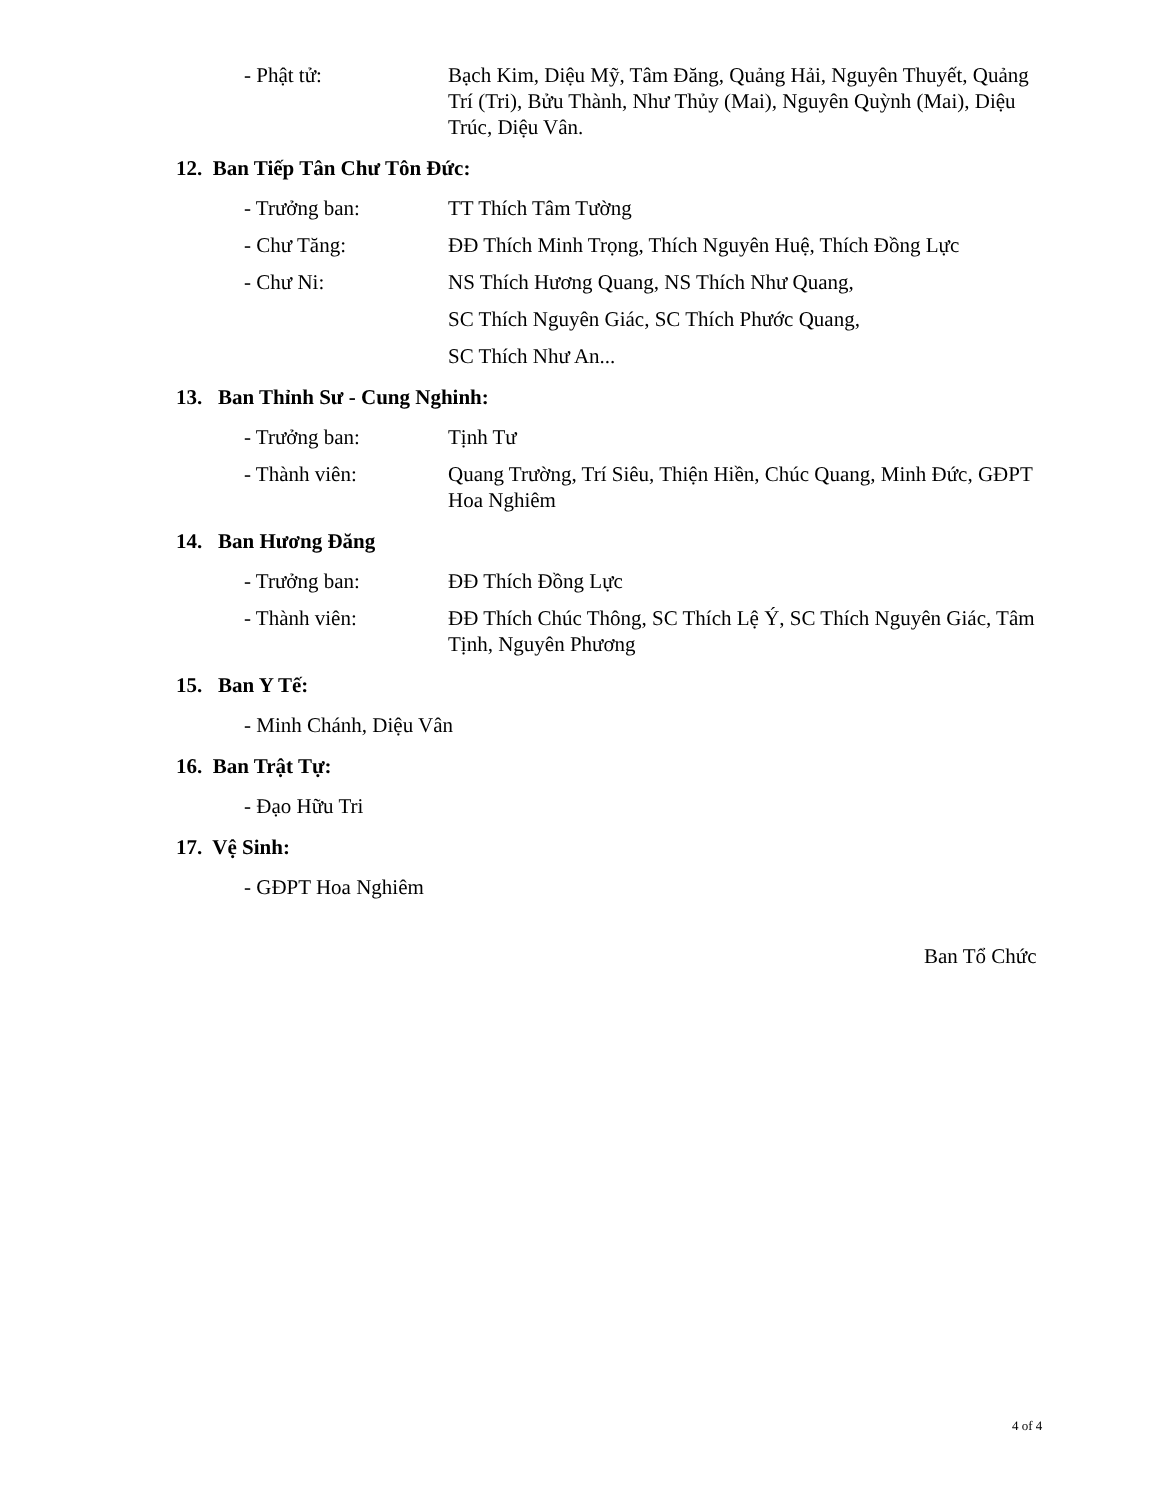- Phật tử: Bạch Kim, Diệu Mỹ, Tâm Đăng, Quảng Hải, Nguyên Thuyết, Quảng Trí (Tri), Bửu Thành, Như Thủy (Mai), Nguyên Quỳnh (Mai), Diệu Trúc, Diệu Vân.
12. Ban Tiếp Tân Chư Tôn Đức:
- Trưởng ban: TT Thích Tâm Tường
- Chư Tăng: ĐĐ Thích Minh Trọng, Thích Nguyên Huệ, Thích Đồng Lực
- Chư Ni: NS Thích Hương Quang, NS Thích Như Quang,
SC Thích Nguyên Giác, SC Thích Phước Quang,
SC Thích Như An...
13. Ban Thỉnh Sư - Cung Nghinh:
- Trưởng ban: Tịnh Tư
- Thành viên: Quang Trường, Trí Siêu, Thiện Hiền, Chúc Quang, Minh Đức, GĐPT Hoa Nghiêm
14. Ban Hương Đăng
- Trưởng ban: ĐĐ Thích Đồng Lực
- Thành viên: ĐĐ Thích Chúc Thông, SC Thích Lệ Ý, SC Thích Nguyên Giác, Tâm Tịnh, Nguyên Phương
15. Ban Y Tế:
- Minh Chánh, Diệu Vân
16. Ban Trật Tự:
- Đạo Hữu Tri
17. Vệ Sinh:
- GĐPT Hoa Nghiêm
Ban Tổ Chức
4 of 4